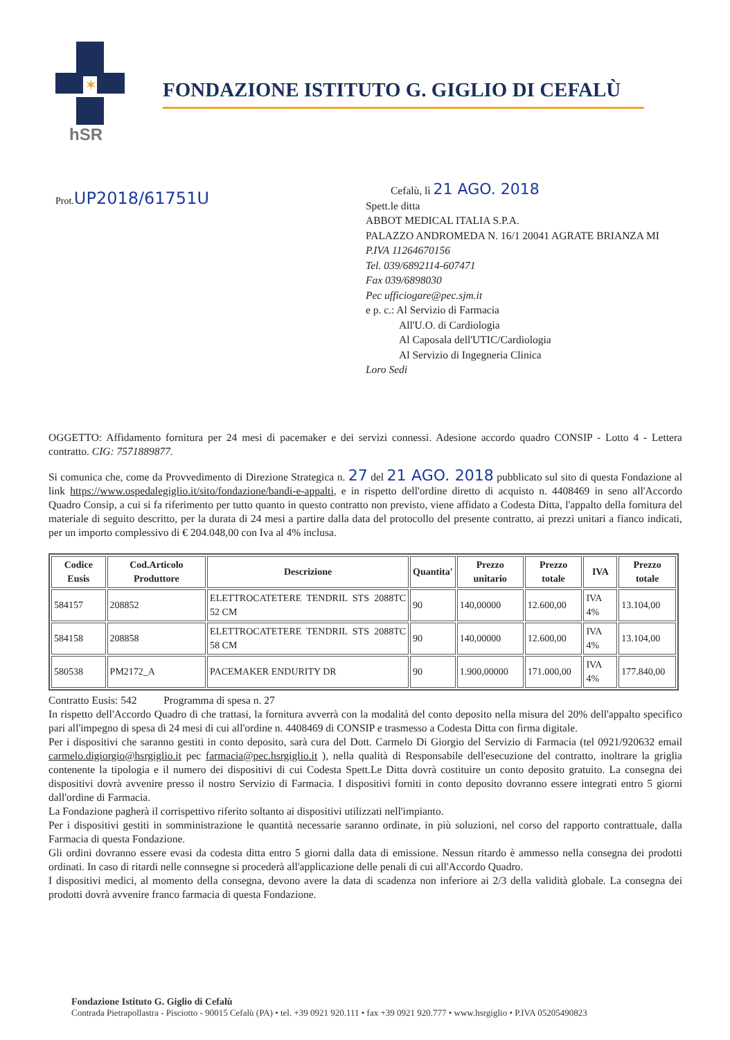✶
hSR
FONDAZIONE ISTITUTO G. GIGLIO DI CEFALÙ
Prot.UP2018/61751U
Cefalù, lì 21 AGO. 2018
Spett.le ditta
ABBOT MEDICAL ITALIA S.P.A.
PALAZZO ANDROMEDA N. 16/1 20041 AGRATE BRIANZA MI
P.IVA 11264670156
Tel. 039/6892114-607471
Fax 039/6898030
Pec ufficiogare@pec.sjm.it
e p. c.: Al Servizio di Farmacia
All'U.O. di Cardiologia
Al Caposala dell'UTIC/Cardiologia
Al Servizio di Ingegneria Clinica
Loro Sedi
OGGETTO: Affidamento fornitura per 24 mesi di pacemaker e dei servizi connessi. Adesione accordo quadro CONSIP - Lotto 4 - Lettera contratto. CIG: 7571889877.
Si comunica che, come da Provvedimento di Direzione Strategica n. 27 del 21 AGO. 2018 pubblicato sul sito di questa Fondazione al link https://www.ospedalegiglio.it/sito/fondazione/bandi-e-appalti, e in rispetto dell'ordine diretto di acquisto n. 4408469 in seno all'Accordo Quadro Consip, a cui si fa riferimento per tutto quanto in questo contratto non previsto, viene affidato a Codesta Ditta, l'appalto della fornitura del materiale di seguito descritto, per la durata di 24 mesi a partire dalla data del protocollo del presente contratto, ai prezzi unitari a fianco indicati, per un importo complessivo di € 204.048,00 con Iva al 4% inclusa.
| Codice Eusis | Cod.Articolo Produttore | Descrizione | Quantita' | Prezzo unitario | Prezzo totale | IVA | Prezzo totale |
| --- | --- | --- | --- | --- | --- | --- | --- |
| 584157 | 208852 | ELETTROCATETERE TENDRIL STS 2088TC 52 CM | 90 | 140,00000 | 12.600,00 | IVA 4% | 13.104,00 |
| 584158 | 208858 | ELETTROCATETERE TENDRIL STS 2088TC 58 CM | 90 | 140,00000 | 12.600,00 | IVA 4% | 13.104,00 |
| 580538 | PM2172_A | PACEMAKER ENDURITY DR | 90 | 1.900,00000 | 171.000,00 | IVA 4% | 177.840,00 |
Contratto Eusis: 542 Programma di spesa n. 27
In rispetto dell'Accordo Quadro di che trattasi, la fornitura avverrà con la modalità del conto deposito nella misura del 20% dell'appalto specifico pari all'impegno di spesa di 24 mesi di cui all'ordine n. 4408469 di CONSIP e trasmesso a Codesta Ditta con firma digitale.
Per i dispositivi che saranno gestiti in conto deposito, sarà cura del Dott. Carmelo Di Giorgio del Servizio di Farmacia (tel 0921/920632 email carmelo.digiorgio@hsrgiglio.it pec farmacia@pec.hsrgiglio.it ), nella qualità di Responsabile dell'esecuzione del contratto, inoltrare la griglia contenente la tipologia e il numero dei dispositivi di cui Codesta Spett.Le Ditta dovrà costituire un conto deposito gratuito. La consegna dei dispositivi dovrà avvenire presso il nostro Servizio di Farmacia. I dispositivi forniti in conto deposito dovranno essere integrati entro 5 giorni dall'ordine di Farmacia.
La Fondazione pagherà il corrispettivo riferito soltanto ai dispositivi utilizzati nell'impianto.
Per i dispositivi gestiti in somministrazione le quantità necessarie saranno ordinate, in più soluzioni, nel corso del rapporto contrattuale, dalla Farmacia di questa Fondazione.
Gli ordini dovranno essere evasi da codesta ditta entro 5 giorni dalla data di emissione. Nessun ritardo è ammesso nella consegna dei prodotti ordinati. In caso di ritardi nelle connsegne si procederà all'applicazione delle penali di cui all'Accordo Quadro.
I dispositivi medici, al momento della consegna, devono avere la data di scadenza non inferiore ai 2/3 della validità globale. La consegna dei prodotti dovrà avvenire franco farmacia di questa Fondazione.
Fondazione Istituto G. Giglio di Cefalù
Contrada Pietrapollastra - Pisciotto - 90015 Cefalù (PA) • tel. +39 0921 920.111 • fax +39 0921 920.777 • www.hsrgiglio • P.IVA 05205490823